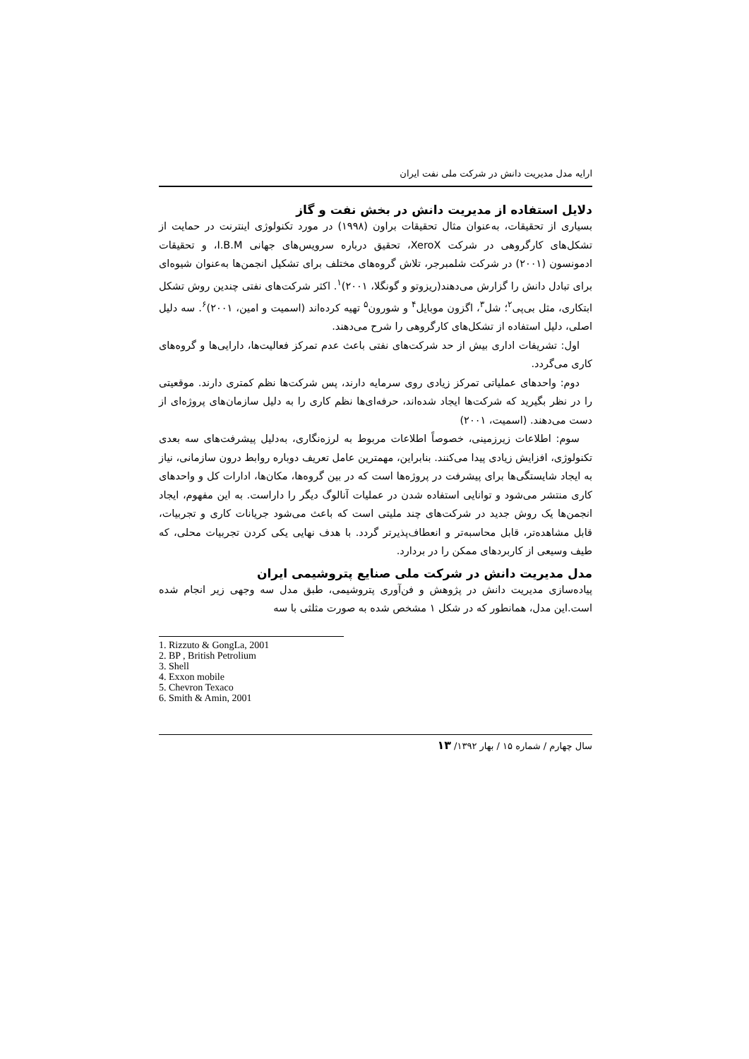ارایه مدل مدیریت دانش در شرکت ملی نفت ایران
دلایل استفاده از مدیریت دانش در بخش نفت و گاز
بسیاری از تحقیقات، به‌عنوان مثال تحقیقات براون (۱۹۹۸) در مورد تکنولوژی اینترنت در حمایت از تشکل‌های کارگروهی در شرکت XeroX، تحقیق درباره سرویس‌های جهانی I.B.M، و تحقیقات ادمونسون (۲۰۰۱) در شرکت شلمبرجر، تلاش گروه‌های مختلف برای تشکیل انجمن‌ها به‌عنوان شیوه‌ای برای تبادل دانش را گزارش می‌دهند(ریزوتو و گونگلا، ۲۰۰۱)<sup>۱</sup>. اکثر شرکت‌های نفتی چندین روش تشکل ابتکاری، مثل بی‌پی<sup>۲</sup>؛ شل<sup>۳</sup>، اگزون موبایل<sup>۴</sup> و شورون<sup>۵</sup> تهیه کرده‌اند (اسمیت و امین، ۲۰۰۱)<sup>۶</sup>. سه دلیل اصلی، دلیل استفاده از تشکل‌های کارگروهی را شرح می‌دهند.
اول: تشریفات اداری بیش از حد شرکت‌های نفتی باعث عدم تمرکز فعالیت‌ها، دارایی‌ها و گروه‌های کاری می‌گردد.
دوم: واحدهای عملیاتی تمرکز زیادی روی سرمایه دارند، پس شرکت‌ها نظم کمتری دارند. موقعیتی را در نظر بگیرید که شرکت‌ها ایجاد شده‌اند، حرفه‌ای‌ها نظم کاری را به دلیل سازمان‌های پروژه‌ای از دست می‌دهند. (اسمیت، ۲۰۰۱)
سوم: اطلاعات زیرزمینی، خصوصاً اطلاعات مربوط به لرزه‌نگاری، به‌دلیل پیشرفت‌های سه بعدی تکنولوژی، افزایش زیادی پیدا می‌کنند. بنابراین، مهمترین عامل تعریف دوباره روابط درون سازمانی، نیاز به ایجاد شایستگی‌ها برای پیشرفت در پروژه‌ها است که در بین گروه‌ها، مکان‌ها، ادارات کل و واحدهای کاری منتشر می‌شود و توانایی استفاده شدن در عملیات آنالوگ دیگر را داراست. به این مفهوم، ایجاد انجمن‌ها یک روش جدید در شرکت‌های چند ملیتی است که باعث می‌شود جریانات کاری و تجربیات، قابل مشاهده‌تر، قابل محاسبه‌تر و انعطاف‌پذیرتر گردد. با هدف نهایی یکی کردن تجربیات محلی، که طیف وسیعی از کاربردهای ممکن را در بردارد.
مدل مدیریت دانش در شرکت ملی صنایع پتروشیمی ایران
پیاده‌سازی مدیریت دانش در پژوهش و فن‌آوری پتروشیمی، طبق مدل سه وجهی زیر انجام شده است.این مدل، همانطور که در شکل ۱ مشخص شده به صورت مثلثی با سه
1. Rizzuto & GongLa, 2001
2. BP , British Petrolium
3. Shell
4. Exxon mobile
5. Chevron Texaco
6. Smith & Amin, 2001
سال چهارم / شماره ۱۵ / بهار ۱۳۹۲/ ۱۳